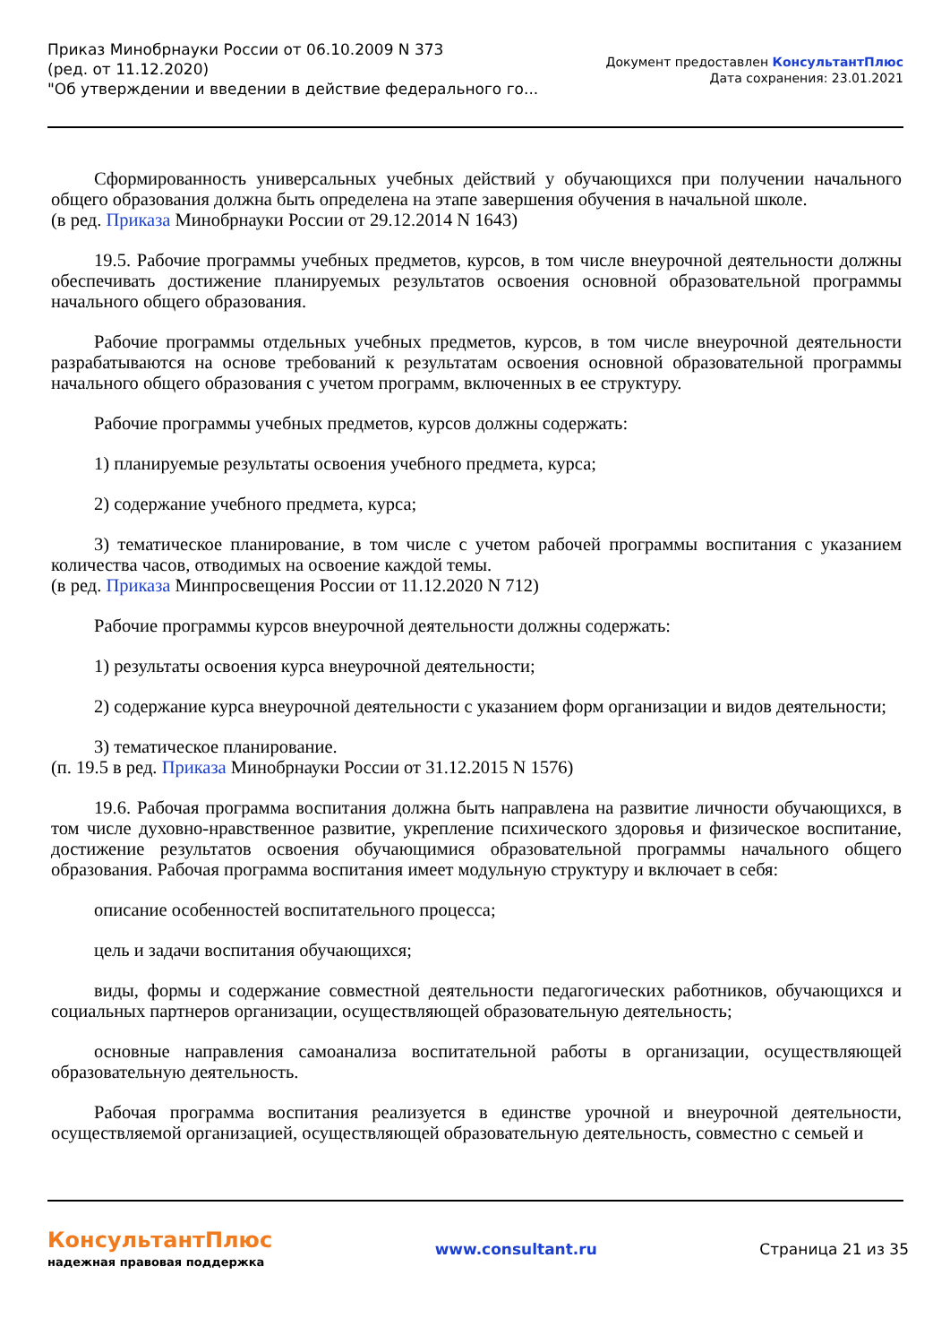Приказ Минобрнауки России от 06.10.2009 N 373
(ред. от 11.12.2020)
"Об утверждении и введении в действие федерального го...
Документ предоставлен КонсультантПлюс
Дата сохранения: 23.01.2021
Сформированность универсальных учебных действий у обучающихся при получении начального общего образования должна быть определена на этапе завершения обучения в начальной школе.
(в ред. Приказа Минобрнауки России от 29.12.2014 N 1643)
19.5. Рабочие программы учебных предметов, курсов, в том числе внеурочной деятельности должны обеспечивать достижение планируемых результатов освоения основной образовательной программы начального общего образования.
Рабочие программы отдельных учебных предметов, курсов, в том числе внеурочной деятельности разрабатываются на основе требований к результатам освоения основной образовательной программы начального общего образования с учетом программ, включенных в ее структуру.
Рабочие программы учебных предметов, курсов должны содержать:
1) планируемые результаты освоения учебного предмета, курса;
2) содержание учебного предмета, курса;
3) тематическое планирование, в том числе с учетом рабочей программы воспитания с указанием количества часов, отводимых на освоение каждой темы.
(в ред. Приказа Минпросвещения России от 11.12.2020 N 712)
Рабочие программы курсов внеурочной деятельности должны содержать:
1) результаты освоения курса внеурочной деятельности;
2) содержание курса внеурочной деятельности с указанием форм организации и видов деятельности;
3) тематическое планирование.
(п. 19.5 в ред. Приказа Минобрнауки России от 31.12.2015 N 1576)
19.6. Рабочая программа воспитания должна быть направлена на развитие личности обучающихся, в том числе духовно-нравственное развитие, укрепление психического здоровья и физическое воспитание, достижение результатов освоения обучающимися образовательной программы начального общего образования. Рабочая программа воспитания имеет модульную структуру и включает в себя:
описание особенностей воспитательного процесса;
цель и задачи воспитания обучающихся;
виды, формы и содержание совместной деятельности педагогических работников, обучающихся и социальных партнеров организации, осуществляющей образовательную деятельность;
основные направления самоанализа воспитательной работы в организации, осуществляющей образовательную деятельность.
Рабочая программа воспитания реализуется в единстве урочной и внеурочной деятельности, осуществляемой организацией, осуществляющей образовательную деятельность, совместно с семьей и
КонсультантПлюс
надежная правовая поддержка
www.consultant.ru Страница 21 из 35